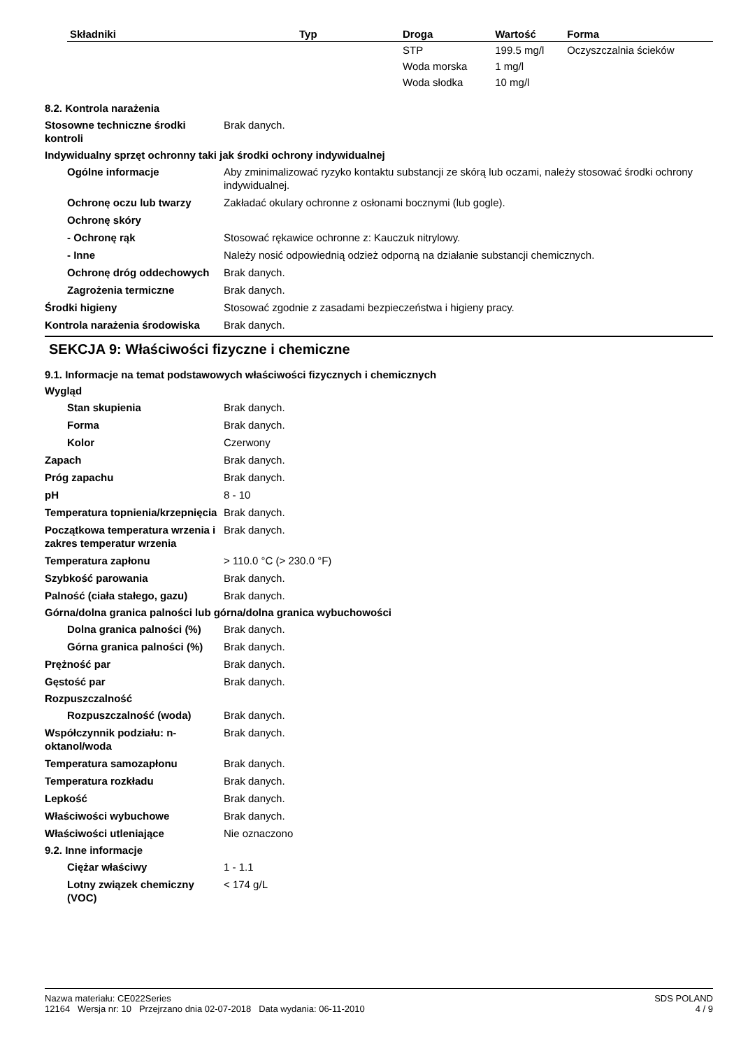| Składniki | Typ | Droga | Wartość | Forma |
| --- | --- | --- | --- | --- |
| | | STP | 199.5 mg/l | Oczyszczalnia ścieków |
| | | Woda morska | 1 mg/l | |
| | | Woda słodka | 10 mg/l | |
8.2. Kontrola narażenia
Stosowne techniczne środki kontroli
Brak danych.
Indywidualny sprzęt ochronny taki jak środki ochrony indywidualnej
Ogólne informacje Aby zminimalizować ryzyko kontaktu substancji ze skórą lub oczami, należy stosować środki ochrony indywidualnej.
Ochronę oczu lub twarzy Zakładać okulary ochronne z osłonami bocznymi (lub gogle).
Ochronę skóry
- Ochronę rąk Stosować rękawice ochronne z: Kauczuk nitrylowy.
- Inne Należy nosić odpowiednią odzież odporną na działanie substancji chemicznych.
Ochronę dróg oddechowych Brak danych.
Zagrożenia termiczne Brak danych.
Środki higieny Stosować zgodnie z zasadami bezpieczeństwa i higieny pracy.
Kontrola narażenia środowiska
Brak danych.
SEKCJA 9: Właściwości fizyczne i chemiczne
9.1. Informacje na temat podstawowych właściwości fizycznych i chemicznych
Wygląd
Stan skupienia Brak danych.
Forma Brak danych.
Kolor Czerwony
Zapach Brak danych.
Próg zapachu Brak danych.
pH 8 - 10
Temperatura topnienia/krzepnięcia
Brak danych.
Początkowa temperatura wrzenia i zakres temperatur wrzenia
Brak danych.
Temperatura zapłonu > 110.0 °C (> 230.0 °F)
Szybkość parowania Brak danych.
Palność (ciała stałego, gazu)
Brak danych.
Górna/dolna granica palności lub górna/dolna granica wybuchowości
Dolna granica palności (%)
Brak danych.
Górna granica palności (%)
Brak danych.
Prężność par Brak danych.
Gęstość par Brak danych.
Rozpuszczalność
Rozpuszczalność (woda) Brak danych.
Współczynnik podziału: n-oktanol/woda
Brak danych.
Temperatura samozapłonu Brak danych.
Temperatura rozkładu Brak danych.
Lepkość Brak danych.
Właściwości wybuchowe Brak danych.
Właściwości utleniające Nie oznaczono
9.2. Inne informacje
Ciężar właściwy 1 - 1.1
Lotny związek chemiczny (VOC)
< 174 g/L
Nazwa materiału: CE022Series
12164 Wersja nr: 10 Przejrzano dnia 02-07-2018 Data wydania: 06-11-2010
SDS POLAND
4 / 9